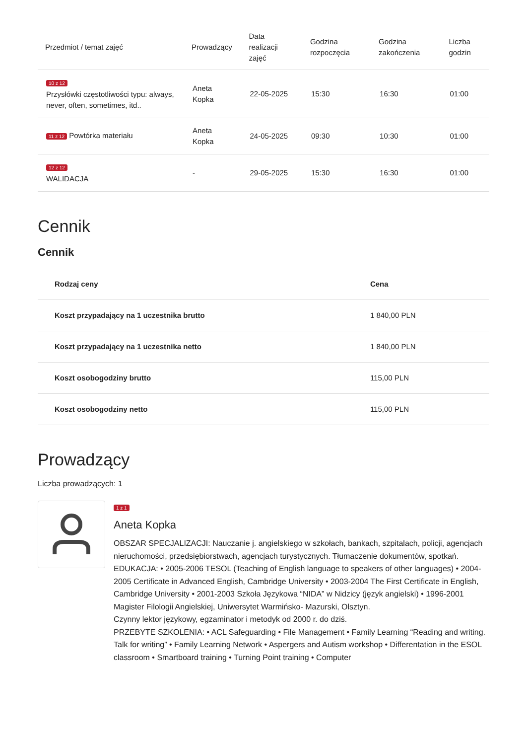| Przedmiot / temat zajęć | Prowadzący | Data realizacji zajęć | Godzina rozpoczęcia | Godzina zakończenia | Liczba godzin |
| --- | --- | --- | --- | --- | --- |
| 10 z 12 Przysłówki częstotliwości typu: always, never, often, sometimes, itd.. | Aneta Kopka | 22-05-2025 | 15:30 | 16:30 | 01:00 |
| 11 z 12 Powtórka materiału | Aneta Kopka | 24-05-2025 | 09:30 | 10:30 | 01:00 |
| 12 z 12 WALIDACJA | - | 29-05-2025 | 15:30 | 16:30 | 01:00 |
Cennik
Cennik
| Rodzaj ceny | Cena |
| --- | --- |
| Koszt przypadający na 1 uczestnika brutto | 1 840,00 PLN |
| Koszt przypadający na 1 uczestnika netto | 1 840,00 PLN |
| Koszt osobogodziny brutto | 115,00 PLN |
| Koszt osobogodziny netto | 115,00 PLN |
Prowadzący
Liczba prowadzących: 1
1 z 1
Aneta Kopka
OBSZAR SPECJALIZACJI: Nauczanie j. angielskiego w szkołach, bankach, szpitalach, policji, agencjach nieruchomości, przedsiębiorstwach, agencjach turystycznych. Tłumaczenie dokumentów, spotkań.
EDUKACJA: • 2005-2006 TESOL (Teaching of English language to speakers of other languages) • 2004-2005 Certificate in Advanced English, Cambridge University • 2003-2004 The First Certificate in English, Cambridge University • 2001-2003 Szkoła Językowa “NIDA” w Nidzicy (język angielski) • 1996-2001 Magister Filologii Angielskiej, Uniwersytet Warmińsko- Mazurski, Olsztyn.
Czynny lektor językowy, egzaminator i metodyk od 2000 r. do dziś.
PRZEBYTE SZKOLENIA: • ACL Safeguarding • File Management • Family Learning “Reading and writing. Talk for writing” • Family Learning Network • Aspergers and Autism workshop • Differentation in the ESOL classroom • Smartboard training • Turning Point training • Computer